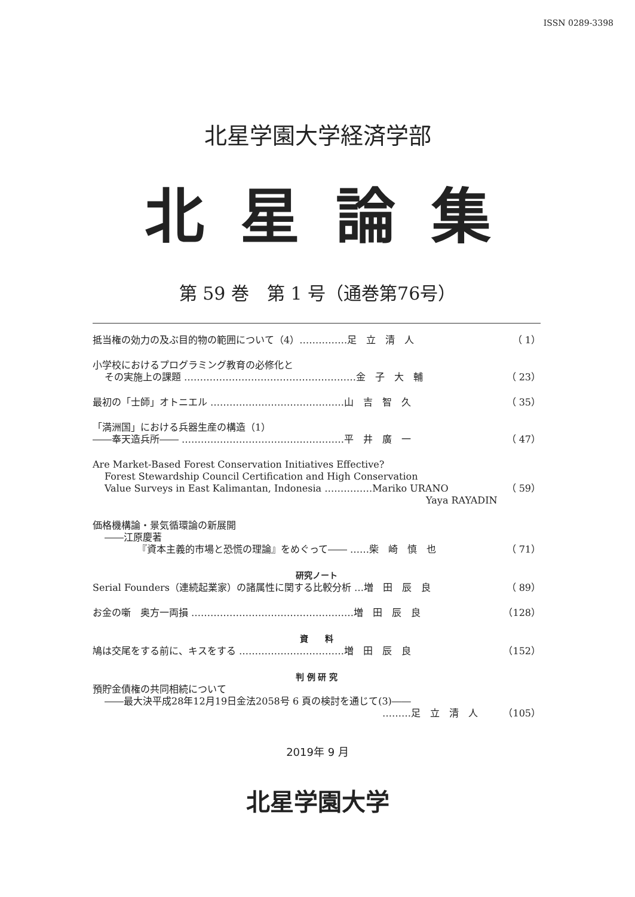ISSN 0289-3398
北星学園大学経済学部
北星論集
第 59 巻　第 1 号（通巻第76号）
抵当権の効力の及ぶ目的物の範囲について（4）……………足　立　清　人 （ 1）
小学校におけるプログラミング教育の必修化と
その実施上の課題 ………………………………………………金　子　大　輔 （ 23）
最初の「士師」オトニエル ……………………………………山　吉　智　久 （ 35）
「満洲国」における兵器生産の構造（1）
――奉天造兵所―― ……………………………………………平　井　廣　一 （ 47）
Are Market-Based Forest Conservation Initiatives Effective?
Forest Stewardship Council Certification and High Conservation
Value Surveys in East Kalimantan, Indonesia ……………Mariko URANO （ 59）
Yaya RAYADIN
価格機構論・景気循環論の新展開
――江原慶著
『資本主義的市場と恐慌の理論』をめぐって―― ……柴　崎　慎　也 （ 71）
研究ノート
Serial Founders（連続起業家）の諸属性に関する比較分析 …増　田　辰　良 （ 89）
お金の噺　奥方一両損 ……………………………………………増　田　辰　良 （128）
資　　料
鳩は交尾をする前に、キスをする ……………………………増　田　辰　良 （152）
判 例 研 究
預貯金債権の共同相続について
――最大決平成28年12月19日金法2058号 6 頁の検討を通じて(3)――
………足　立　清　人 （105）
2019年 9 月
北星学園大学